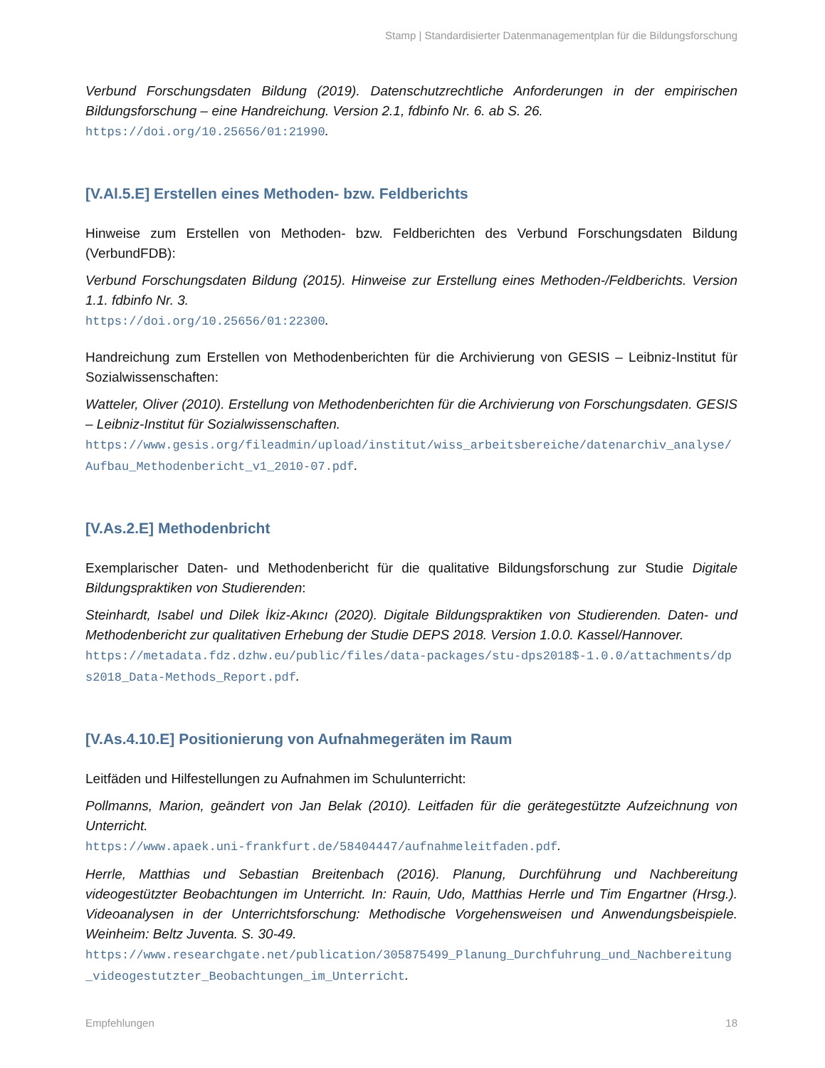Stamp | Standardisierter Datenmanagementplan für die Bildungsforschung
Verbund Forschungsdaten Bildung (2019). Datenschutzrechtliche Anforderungen in der empirischen Bildungsforschung – eine Handreichung. Version 2.1, fdbinfo Nr. 6. ab S. 26.
https://doi.org/10.25656/01:21990.
[V.Al.5.E] Erstellen eines Methoden- bzw. Feldberichts
Hinweise zum Erstellen von Methoden- bzw. Feldberichten des Verbund Forschungsdaten Bildung (VerbundFDB):
Verbund Forschungsdaten Bildung (2015). Hinweise zur Erstellung eines Methoden-/Feldberichts. Version 1.1. fdbinfo Nr. 3.
https://doi.org/10.25656/01:22300.
Handreichung zum Erstellen von Methodenberichten für die Archivierung von GESIS – Leibniz-Institut für Sozialwissenschaften:
Watteler, Oliver (2010). Erstellung von Methodenberichten für die Archivierung von Forschungsdaten. GESIS – Leibniz-Institut für Sozialwissenschaften.
https://www.gesis.org/fileadmin/upload/institut/wiss_arbeitsbereiche/datenarchiv_analyse/Aufbau_Methodenbericht_v1_2010-07.pdf.
[V.As.2.E] Methodenbricht
Exemplarischer Daten- und Methodenbericht für die qualitative Bildungsforschung zur Studie Digitale Bildungspraktiken von Studierenden:
Steinhardt, Isabel und Dilek İkiz-Akıncı (2020). Digitale Bildungspraktiken von Studierenden. Daten- und Methodenbericht zur qualitativen Erhebung der Studie DEPS 2018. Version 1.0.0. Kassel/Hannover.
https://metadata.fdz.dzhw.eu/public/files/data-packages/stu-dps2018$-1.0.0/attachments/dps2018_Data-Methods_Report.pdf.
[V.As.4.10.E] Positionierung von Aufnahmegeräten im Raum
Leitfäden und Hilfestellungen zu Aufnahmen im Schulunterricht:
Pollmanns, Marion, geändert von Jan Belak (2010). Leitfaden für die gerätegestützte Aufzeichnung von Unterricht.
https://www.apaek.uni-frankfurt.de/58404447/aufnahmeleitfaden.pdf.
Herrle, Matthias und Sebastian Breitenbach (2016). Planung, Durchführung und Nachbereitung videogestützter Beobachtungen im Unterricht. In: Rauin, Udo, Matthias Herrle und Tim Engartner (Hrsg.). Videoanalysen in der Unterrichtsforschung: Methodische Vorgehensweisen und Anwendungsbeispiele. Weinheim: Beltz Juventa. S. 30-49.
https://www.researchgate.net/publication/305875499_Planung_Durchfuhrung_und_Nachbereitung_videogestutzter_Beobachtungen_im_Unterricht.
Empfehlungen 18